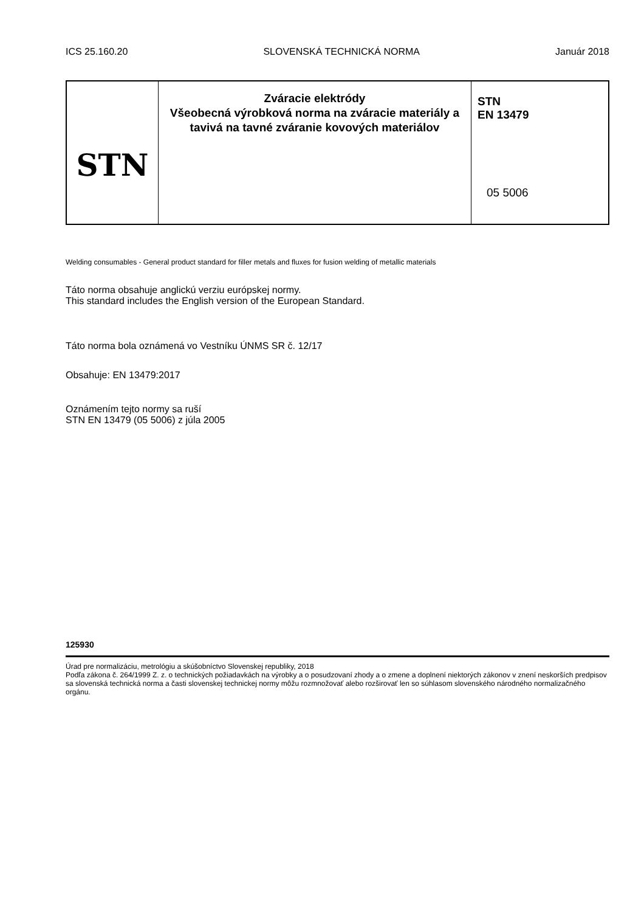ICS 25.160.20 SLOVENSKÁ TECHNICKÁ NORMA Január 2018
STN
Zváracie elektródy
Všeobecná výrobková norma na zváracie materiály a tavivá na tavné zváranie kovových materiálov
STN
EN 13479
05 5006
Welding consumables - General product standard for filler metals and fluxes for fusion welding of metallic materials
Táto norma obsahuje anglickú verziu európskej normy.
This standard includes the English version of the European Standard.
Táto norma bola oznámená vo Vestníku ÚNMS SR č. 12/17
Obsahuje: EN 13479:2017
Oznámením tejto normy sa ruší
STN EN 13479 (05 5006) z júla 2005
125930
Úrad pre normalizáciu, metrológiu a skúšobníctvo Slovenskej republiky, 2018
Podľa zákona č. 264/1999 Z. z. o technických požiadavkách na výrobky a o posudzovaní zhody a o zmene a doplnení niektorých zákonov v znení neskorších predpisov sa slovenská technická norma a časti slovenskej technickej normy môžu rozmnožovať alebo rozširovať len so súhlasom slovenského národného normalizačného orgánu.